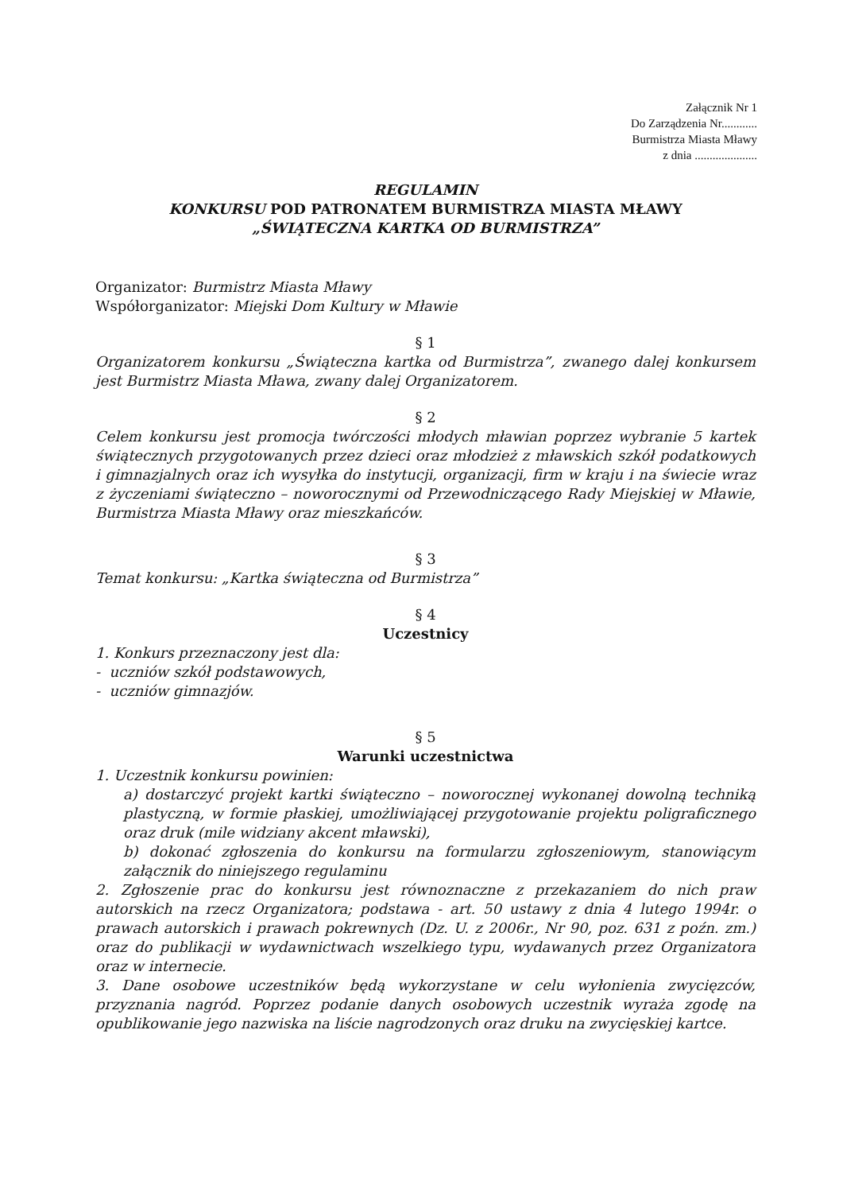Załącznik Nr 1
Do Zarządzenia Nr............
Burmistrza Miasta Mławy
z dnia .....................
REGULAMIN
KONKURSU POD PATRONATEM BURMISTRZA MIASTA MŁAWY
„ŚWIĄTECZNA KARTKA OD BURMISTRZA”
Organizator: Burmistrz Miasta Mławy
Współorganizator: Miejski Dom Kultury w Mławie
§ 1
Organizatorem konkursu „Świąteczna kartka od Burmistrza”, zwanego dalej konkursem jest Burmistrz Miasta Mława, zwany dalej Organizatorem.
§ 2
Celem konkursu jest promocja twórczości młodych mławian poprzez wybranie 5 kartek świątecznych przygotowanych przez dzieci oraz młodzież z mławskich szkół podatkowych i gimnazjalnych oraz ich wysyłka do instytucji, organizacji, firm w kraju i na świecie wraz z życzeniami świąteczno – noworocznymi od Przewodniczącego Rady Miejskiej w Mławie, Burmistrza Miasta Mławy oraz mieszkańców.
§ 3
Temat konkursu: „Kartka świąteczna od Burmistrza”
§ 4
Uczestnicy
1. Konkurs przeznaczony jest dla:
- uczniów szkół podstawowych,
- uczniów gimnazjów.
§ 5
Warunki uczestnictwa
1. Uczestnik konkursu powinien:
a) dostarczyć projekt kartki świąteczno – noworocznej wykonanej dowolną techniką plastyczną, w formie płaskiej, umożliwiającej przygotowanie projektu poligraficznego oraz druk (mile widziany akcent mławski),
b) dokonać zgłoszenia do konkursu na formularzu zgłoszeniowym, stanowiącym załącznik do niniejszego regulaminu
2. Zgłoszenie prac do konkursu jest równoznaczne z przekazaniem do nich praw autorskich na rzecz Organizatora; podstawa - art. 50 ustawy z dnia 4 lutego 1994r. o prawach autorskich i prawach pokrewnych (Dz. U. z 2006r., Nr 90, poz. 631 z poźn. zm.) oraz do publikacji w wydawnictwach wszelkiego typu, wydawanych przez Organizatora oraz w internecie.
3. Dane osobowe uczestników będą wykorzystane w celu wyłonienia zwycięzców, przyznania nagród. Poprzez podanie danych osobowych uczestnik wyraża zgodę na opublikowanie jego nazwiska na liście nagrodzonych oraz druku na zwycięskiej kartce.